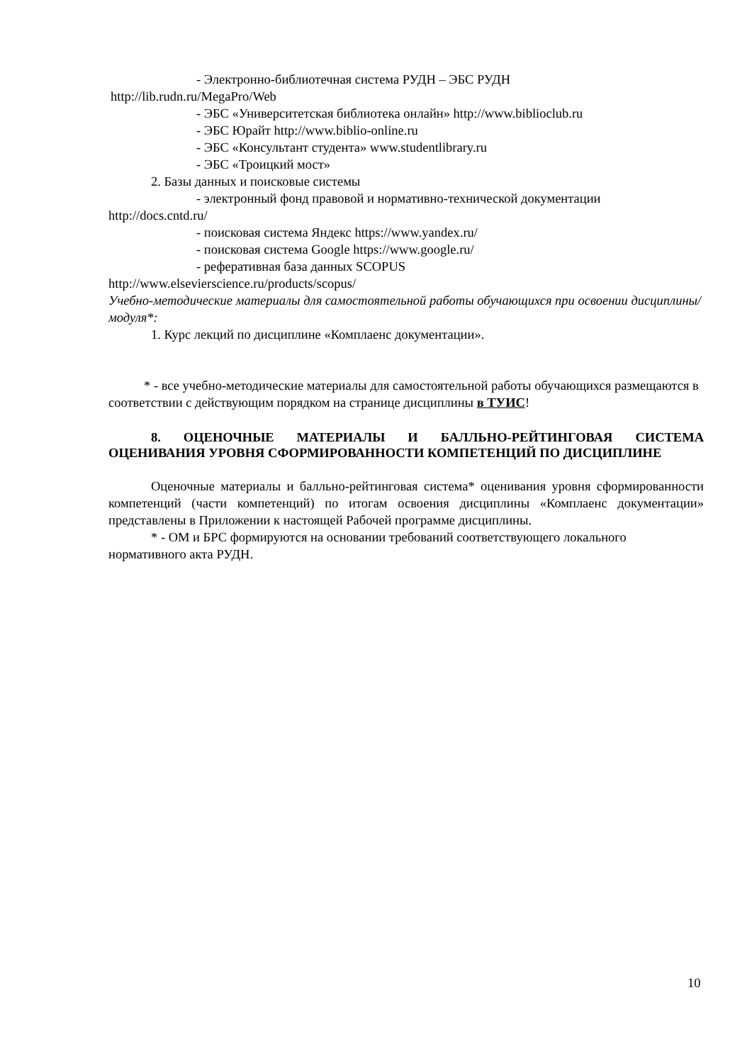- Электронно-библиотечная система РУДН – ЭБС РУДН
http://lib.rudn.ru/MegaPro/Web
- ЭБС «Университетская библиотека онлайн» http://www.biblioclub.ru
- ЭБС Юрайт http://www.biblio-online.ru
- ЭБС «Консультант студента» www.studentlibrary.ru
- ЭБС «Троицкий мост»
2. Базы данных и поисковые системы
- электронный фонд правовой и нормативно-технической документации
http://docs.cntd.ru/
- поисковая система Яндекс https://www.yandex.ru/
- поисковая система Google https://www.google.ru/
- реферативная база данных SCOPUS
http://www.elsevierscience.ru/products/scopus/
Учебно-методические материалы для самостоятельной работы обучающихся при освоении дисциплины/модуля*:
1. Курс лекций по дисциплине «Комплаенс документации».
* - все учебно-методические материалы для самостоятельной работы обучающихся размещаются в соответствии с действующим порядком на странице дисциплины в ТУИС!
8. ОЦЕНОЧНЫЕ МАТЕРИАЛЫ И БАЛЛЬНО-РЕЙТИНГОВАЯ СИСТЕМА ОЦЕНИВАНИЯ УРОВНЯ СФОРМИРОВАННОСТИ КОМПЕТЕНЦИЙ ПО ДИСЦИПЛИНЕ
Оценочные материалы и балльно-рейтинговая система* оценивания уровня сформированности компетенций (части компетенций) по итогам освоения дисциплины «Комплаенс документации» представлены в Приложении к настоящей Рабочей программе дисциплины.
* - ОМ и БРС формируются на основании требований соответствующего локального нормативного акта РУДН.
10